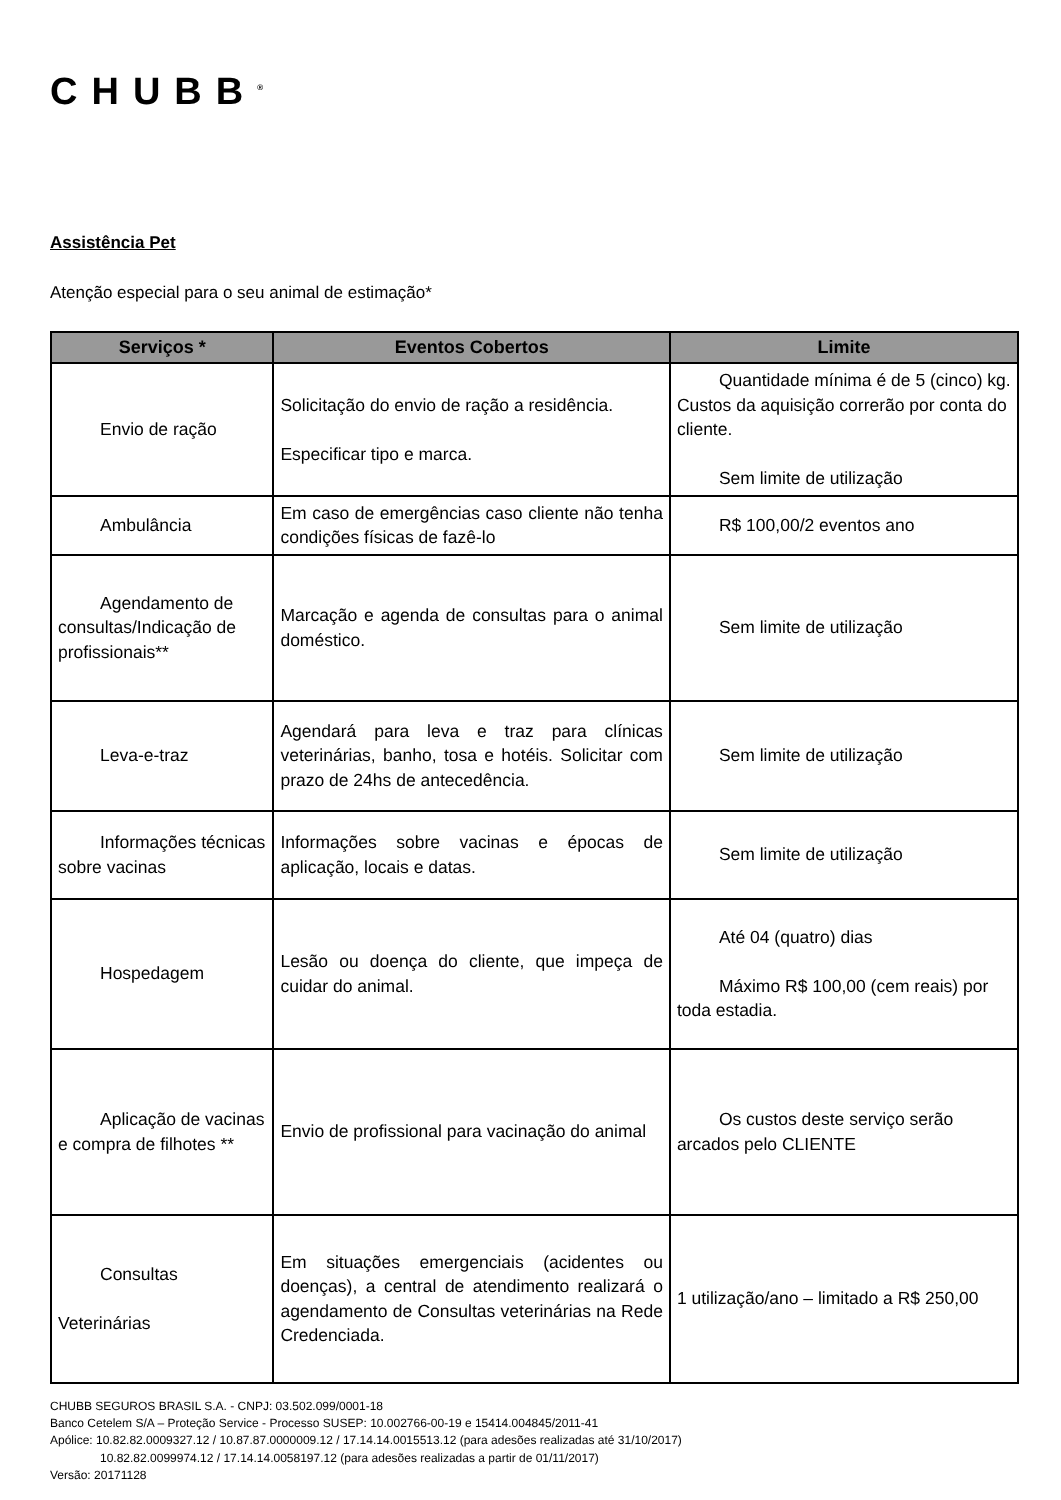CHUBB<sup>®</sup>
Assistência Pet
Atenção especial para o seu animal de estimação*
| Serviços * | Eventos Cobertos | Limite |
| --- | --- | --- |
| Envio de ração | Solicitação do envio de ração a residência. Especificar tipo e marca. | Quantidade mínima é de 5 (cinco) kg. Custos da aquisição correrão por conta do cliente. Sem limite de utilização |
| Ambulância | Em caso de emergências caso cliente não tenha condições físicas de fazê-lo | R$ 100,00/2 eventos ano |
| Agendamento de consultas/Indicação de profissionais** | Marcação e agenda de consultas para o animal doméstico. | Sem limite de utilização |
| Leva-e-traz | Agendará para leva e traz para clínicas veterinárias, banho, tosa e hotéis. Solicitar com prazo de 24hs de antecedência. | Sem limite de utilização |
| Informações técnicas sobre vacinas | Informações sobre vacinas e épocas de aplicação, locais e datas. | Sem limite de utilização |
| Hospedagem | Lesão ou doença do cliente, que impeça de cuidar do animal. | Até 04 (quatro) dias Máximo R$ 100,00 (cem reais) por toda estadia. |
| Aplicação de vacinas e compra de filhotes ** | Envio de profissional para vacinação do animal | Os custos deste serviço serão arcados pelo CLIENTE |
| Consultas Veterinárias | Em situações emergenciais (acidentes ou doenças), a central de atendimento realizará o agendamento de Consultas veterinárias na Rede Credenciada. | 1 utilização/ano – limitado a R$ 250,00 |
CHUBB SEGUROS BRASIL S.A. - CNPJ: 03.502.099/0001-18
Banco Cetelem S/A – Proteção Service - Processo SUSEP: 10.002766-00-19 e 15414.004845/2011-41
Apólice: 10.82.82.0009327.12 / 10.87.87.0000009.12 / 17.14.14.0015513.12 (para adesões realizadas até 31/10/2017)
10.82.82.0099974.12 / 17.14.14.0058197.12 (para adesões realizadas a partir de 01/11/2017)
Versão: 20171128